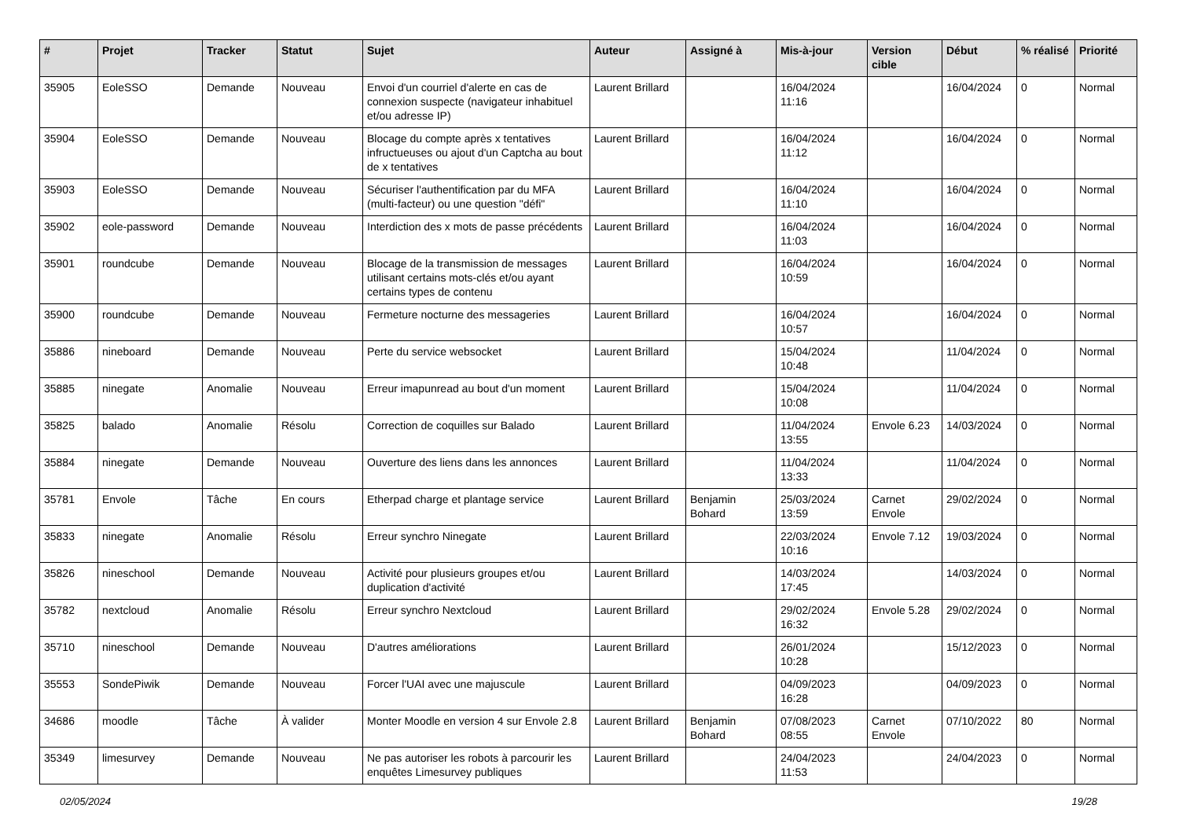| # | Projet | Tracker | Statut | Sujet | Auteur | Assigné à | Mis-à-jour | Version cible | Début | % réalisé | Priorité |
| --- | --- | --- | --- | --- | --- | --- | --- | --- | --- | --- | --- |
| 35905 | EoleSSO | Demande | Nouveau | Envoi d'un courriel d'alerte en cas de connexion suspecte (navigateur inhabituel et/ou adresse IP) | Laurent Brillard | | 16/04/2024 11:16 | | 16/04/2024 | 0 | Normal |
| 35904 | EoleSSO | Demande | Nouveau | Blocage du compte après x tentatives infructueuses ou ajout d'un Captcha au bout de x tentatives | Laurent Brillard | | 16/04/2024 11:12 | | 16/04/2024 | 0 | Normal |
| 35903 | EoleSSO | Demande | Nouveau | Sécuriser l'authentification par du MFA (multi-facteur) ou une question "défi" | Laurent Brillard | | 16/04/2024 11:10 | | 16/04/2024 | 0 | Normal |
| 35902 | eole-password | Demande | Nouveau | Interdiction des x mots de passe précédents | Laurent Brillard | | 16/04/2024 11:03 | | 16/04/2024 | 0 | Normal |
| 35901 | roundcube | Demande | Nouveau | Blocage de la transmission de messages utilisant certains mots-clés et/ou ayant certains types de contenu | Laurent Brillard | | 16/04/2024 10:59 | | 16/04/2024 | 0 | Normal |
| 35900 | roundcube | Demande | Nouveau | Fermeture nocturne des messageries | Laurent Brillard | | 16/04/2024 10:57 | | 16/04/2024 | 0 | Normal |
| 35886 | nineboard | Demande | Nouveau | Perte du service websocket | Laurent Brillard | | 15/04/2024 10:48 | | 11/04/2024 | 0 | Normal |
| 35885 | ninegate | Anomalie | Nouveau | Erreur imapunread au bout d'un moment | Laurent Brillard | | 15/04/2024 10:08 | | 11/04/2024 | 0 | Normal |
| 35825 | balado | Anomalie | Résolu | Correction de coquilles sur Balado | Laurent Brillard | | 11/04/2024 13:55 | Envole 6.23 | 14/03/2024 | 0 | Normal |
| 35884 | ninegate | Demande | Nouveau | Ouverture des liens dans les annonces | Laurent Brillard | | 11/04/2024 13:33 | | 11/04/2024 | 0 | Normal |
| 35781 | Envole | Tâche | En cours | Etherpad charge et plantage service | Laurent Brillard | Benjamin Bohard | 25/03/2024 13:59 | Carnet Envole | 29/02/2024 | 0 | Normal |
| 35833 | ninegate | Anomalie | Résolu | Erreur synchro Ninegate | Laurent Brillard | | 22/03/2024 10:16 | Envole 7.12 | 19/03/2024 | 0 | Normal |
| 35826 | nineschool | Demande | Nouveau | Activité pour plusieurs groupes et/ou duplication d'activité | Laurent Brillard | | 14/03/2024 17:45 | | 14/03/2024 | 0 | Normal |
| 35782 | nextcloud | Anomalie | Résolu | Erreur synchro Nextcloud | Laurent Brillard | | 29/02/2024 16:32 | Envole 5.28 | 29/02/2024 | 0 | Normal |
| 35710 | nineschool | Demande | Nouveau | D'autres améliorations | Laurent Brillard | | 26/01/2024 10:28 | | 15/12/2023 | 0 | Normal |
| 35553 | SondePiwik | Demande | Nouveau | Forcer l'UAI avec une majuscule | Laurent Brillard | | 04/09/2023 16:28 | | 04/09/2023 | 0 | Normal |
| 34686 | moodle | Tâche | À valider | Monter Moodle en version 4 sur Envole 2.8 | Laurent Brillard | Benjamin Bohard | 07/08/2023 08:55 | Carnet Envole | 07/10/2022 | 80 | Normal |
| 35349 | limesurvey | Demande | Nouveau | Ne pas autoriser les robots à parcourir les enquêtes Limesurvey publiques | Laurent Brillard | | 24/04/2023 11:53 | | 24/04/2023 | 0 | Normal |
02/05/2024 19/28